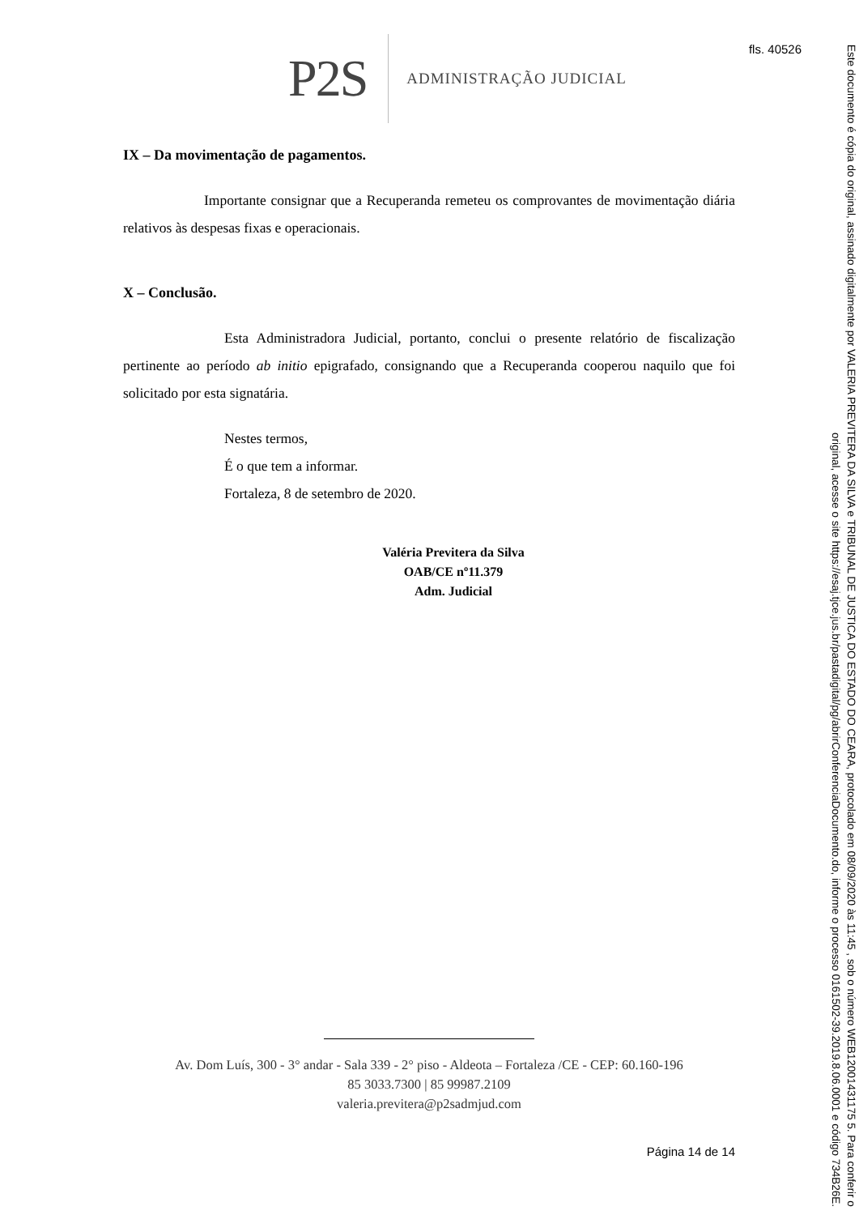fls. 40526
P2S ADMINISTRAÇÃO JUDICIAL
IX – Da movimentação de pagamentos.
Importante consignar que a Recuperanda remeteu os comprovantes de movimentação diária relativos às despesas fixas e operacionais.
X – Conclusão.
Esta Administradora Judicial, portanto, conclui o presente relatório de fiscalização pertinente ao período ab initio epigrafado, consignando que a Recuperanda cooperou naquilo que foi solicitado por esta signatária.
Nestes termos,
É o que tem a informar.
Fortaleza, 8 de setembro de 2020.
Valéria Previtera da Silva
OAB/CE nº11.379
Adm. Judicial
Av. Dom Luís, 300 - 3° andar - Sala 339 - 2° piso - Aldeota – Fortaleza /CE - CEP: 60.160-196
85 3033.7300 | 85 99987.2109
valeria.previtera@p2sadmjud.com
Página 14 de 14
Este documento é cópia do original, assinado digitalmente por VALERIA PREVITERA DA SILVA e TRIBUNAL DE JUSTICA DO ESTADO DO CEARA, protocolado em 08/09/2020 às 11:45 , sob o número WEB12001431175 5. Para conferir o original, acesse o site https://esaj.tjce.jus.br/pastadigital/pg/abrirConferenciaDocumento.do, informe o processo 0161502-39.2019.8.06.0001 e código 734B26E.